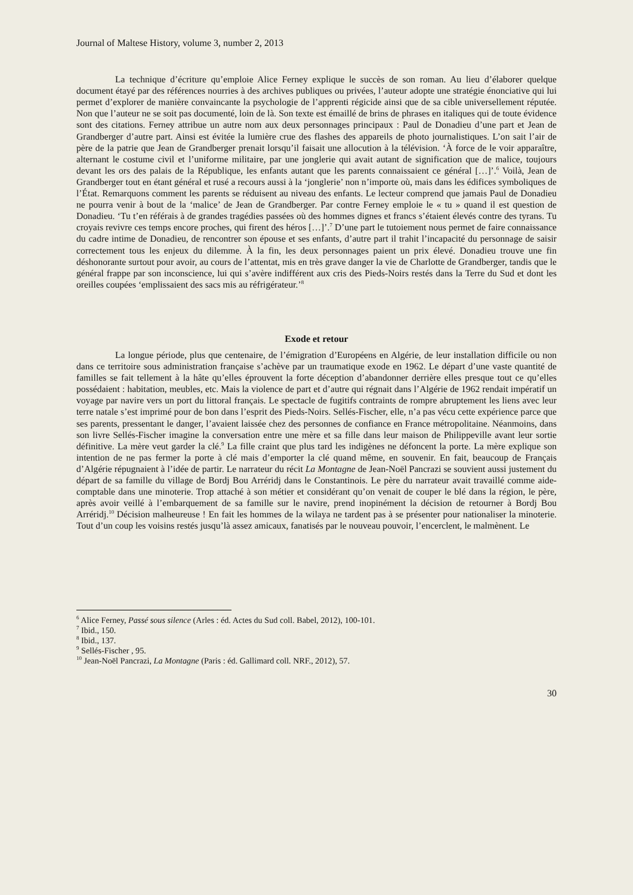Journal of Maltese History, volume 3, number 2, 2013
La technique d’écriture qu’emploie Alice Ferney explique le succès de son roman. Au lieu d’élaborer quelque document étayé par des références nourries à des archives publiques ou privées, l’auteur adopte une stratégie énonciative qui lui permet d’explorer de manière convaincante la psychologie de l’apprenti régicide ainsi que de sa cible universellement réputée. Non que l’auteur ne se soit pas documenté, loin de là. Son texte est émaillé de brins de phrases en italiques qui de toute évidence sont des citations. Ferney attribue un autre nom aux deux personnages principaux : Paul de Donadieu d’une part et Jean de Grandberger d’autre part. Ainsi est évitée la lumière crue des flashes des appareils de photo journalistiques. L’on sait l’air de père de la patrie que Jean de Grandberger prenait lorsqu’il faisait une allocution à la télévision. ‘À force de le voir apparaître, alternant le costume civil et l’uniforme militaire, par une jonglerie qui avait autant de signification que de malice, toujours devant les ors des palais de la République, les enfants autant que les parents connaissaient ce général […]’.<sup>6</sup> Voilà, Jean de Grandberger tout en étant général et rusé a recours aussi à la ‘jonglerie’ non n’importe où, mais dans les édifices symboliques de l’État. Remarquons comment les parents se réduisent au niveau des enfants. Le lecteur comprend que jamais Paul de Donadieu ne pourra venir à bout de la ‘malice’ de Jean de Grandberger. Par contre Ferney emploie le « tu » quand il est question de Donadieu. ‘Tu t’en référais à de grandes tragédies passées où des hommes dignes et francs s’étaient élevés contre des tyrans. Tu croyais revivre ces temps encore proches, qui firent des héros […]’.<sup>7</sup> D’une part le tutoiement nous permet de faire connaissance du cadre intime de Donadieu, de rencontrer son épouse et ses enfants, d’autre part il trahit l’incapacité du personnage de saisir correctement tous les enjeux du dilemme. À la fin, les deux personnages paient un prix élevé. Donadieu trouve une fin déshonorante surtout pour avoir, au cours de l’attentat, mis en très grave danger la vie de Charlotte de Grandberger, tandis que le général frappe par son inconscience, lui qui s’avère indifférent aux cris des Pieds-Noirs restés dans la Terre du Sud et dont les oreilles coupées ‘emplissaient des sacs mis au réfrigérateur.’<sup>8</sup>
Exode et retour
La longue période, plus que centenaire, de l’émigration d’Européens en Algérie, de leur installation difficile ou non dans ce territoire sous administration française s’achève par un traumatique exode en 1962. Le départ d’une vaste quantité de familles se fait tellement à la hâte qu’elles éprouvent la forte déception d’abandonner derrière elles presque tout ce qu’elles possédaient : habitation, meubles, etc. Mais la violence de part et d’autre qui régnait dans l’Algérie de 1962 rendait impératif un voyage par navire vers un port du littoral français. Le spectacle de fugitifs contraints de rompre abruptement les liens avec leur terre natale s’est imprimé pour de bon dans l’esprit des Pieds-Noirs. Sellés-Fischer, elle, n’a pas vécu cette expérience parce que ses parents, pressentant le danger, l’avaient laissée chez des personnes de confiance en France métropolitaine. Néanmoins, dans son livre Sellés-Fischer imagine la conversation entre une mère et sa fille dans leur maison de Philippeville avant leur sortie définitive. La mère veut garder la clé.<sup>9</sup> La fille craint que plus tard les indigènes ne défoncent la porte. La mère explique son intention de ne pas fermer la porte à clé mais d’emporter la clé quand même, en souvenir. En fait, beaucoup de Français d’Algérie répugnaient à l’idée de partir. Le narrateur du récit La Montagne de Jean-Noël Pancrazi se souvient aussi justement du départ de sa famille du village de Bordj Bou Arréridj dans le Constantinois. Le père du narrateur avait travaillé comme aide-comptable dans une minoterie. Trop attaché à son métier et considérant qu’on venait de couper le blé dans la région, le père, après avoir veillé à l’embarquement de sa famille sur le navire, prend inopinément la décision de retourner à Bordj Bou Arréridj.<sup>10</sup> Décision malheureuse ! En fait les hommes de la wilaya ne tardent pas à se présenter pour nationaliser la minoterie. Tout d’un coup les voisins restés jusqu’là assez amicaux, fanatisés par le nouveau pouvoir, l’encerclent, le malmènent. Le
<sup>6</sup> Alice Ferney, Passé sous silence (Arles : éd. Actes du Sud coll. Babel, 2012), 100-101.
<sup>7</sup> Ibid., 150.
<sup>8</sup> Ibid., 137.
<sup>9</sup> Sellés-Fischer , 95.
<sup>10</sup> Jean-Noël Pancrazi, La Montagne (Paris : éd. Gallimard coll. NRF., 2012), 57.
30